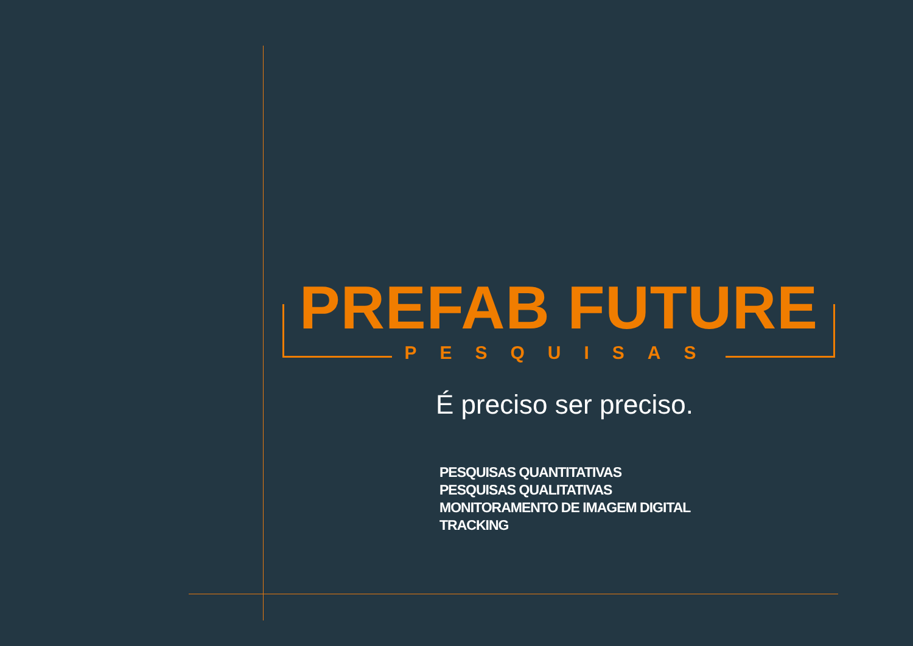PREFAB FUTURE
PESQUISAS
É preciso ser preciso.
PESQUISAS QUANTITATIVAS
PESQUISAS QUALITATIVAS
MONITORAMENTO DE IMAGEM DIGITAL
TRACKING